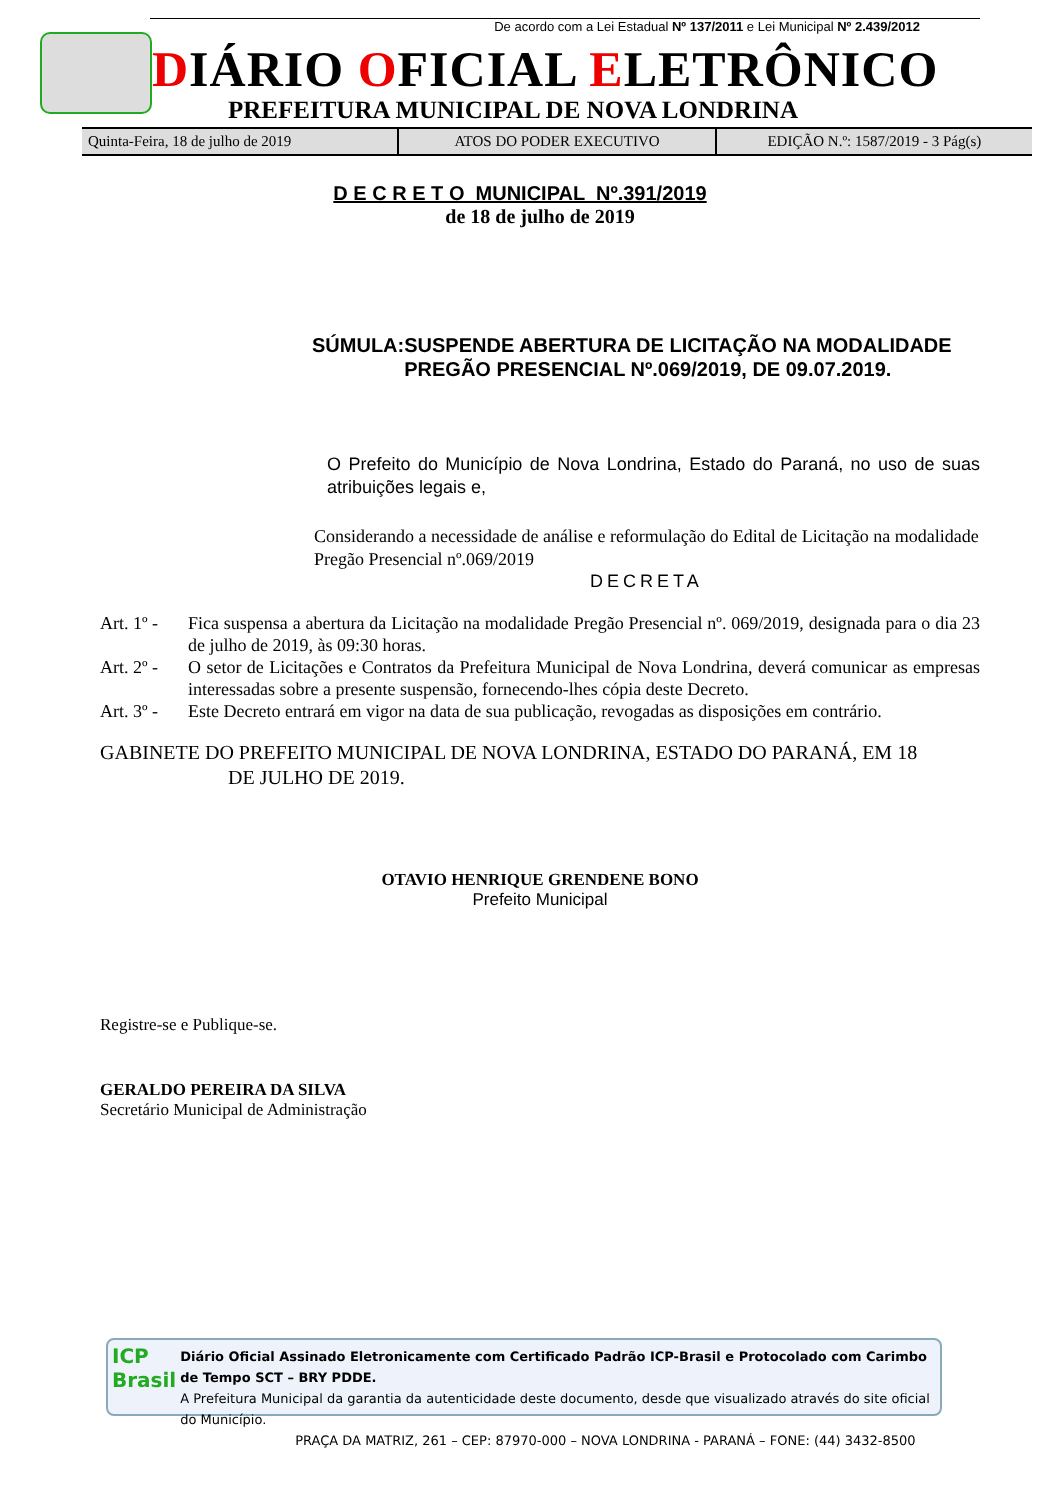De acordo com a Lei Estadual Nº 137/2011 e Lei Municipal Nº 2.439/2012
DIÁRIO OFICIAL ELETRÔNICO
PREFEITURA MUNICIPAL DE NOVA LONDRINA
Quinta-Feira, 18 de julho de 2019
ATOS DO PODER EXECUTIVO EDIÇÃO N.º: 1587/2019 - 3 Pág(s)
D E C R E T O MUNICIPAL Nº.391/2019
de 18 de julho de 2019
SÚMULA: SUSPENDE ABERTURA DE LICITAÇÃO NA MODALIDADE PREGÃO PRESENCIAL Nº.069/2019, DE 09.07.2019.
O Prefeito do Município de Nova Londrina, Estado do Paraná, no uso de suas atribuições legais e,
Considerando a necessidade de análise e reformulação do Edital de Licitação na modalidade Pregão Presencial nº.069/2019
DECRETA
Art. 1º -
Fica suspensa a abertura da Licitação na modalidade Pregão Presencial nº. 069/2019, designada para o dia 23 de julho de 2019, às 09:30 horas.
Art. 2º -
O setor de Licitações e Contratos da Prefeitura Municipal de Nova Londrina, deverá comunicar as empresas interessadas sobre a presente suspensão, fornecendo-lhes cópia deste Decreto.
Art. 3º -
Este Decreto entrará em vigor na data de sua publicação, revogadas as disposições em contrário.
GABINETE DO PREFEITO MUNICIPAL DE NOVA LONDRINA, ESTADO DO PARANÁ, EM 18
DE JULHO DE 2019.
OTAVIO HENRIQUE GRENDENE BONO
Prefeito Municipal
Registre-se e Publique-se.
GERALDO PEREIRA DA SILVA
Secretário Municipal de Administração
ICP
Brasil
Diário Oficial Assinado Eletronicamente com Certificado Padrão ICP-Brasil e Protocolado com Carimbo de Tempo SCT – BRY PDDE.
A Prefeitura Municipal da garantia da autenticidade deste documento, desde que visualizado através do site oficial do Município.
PRAÇA DA MATRIZ, 261 – CEP: 87970-000 – NOVA LONDRINA - PARANÁ – FONE: (44) 3432-8500